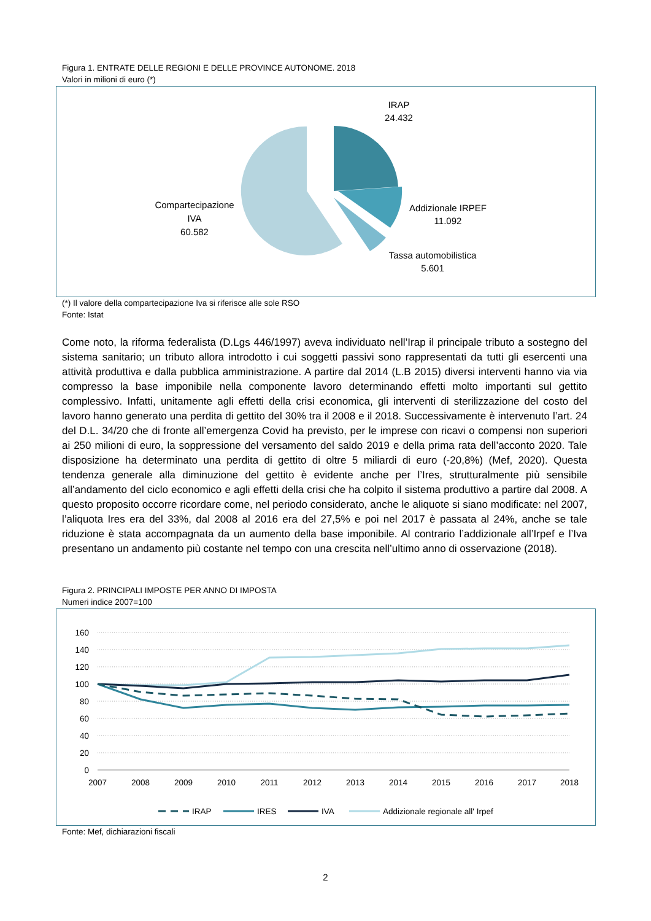Figura 1. ENTRATE DELLE REGIONI E DELLE PROVINCE AUTONOME. 2018
Valori in milioni di euro (*)
IRAP
24.432
Addizionale IRPEF
11.092
Tassa automobilistica
5.601
Compartecipazione
IVA
60.582
(*) Il valore della compartecipazione Iva si riferisce alle sole RSO
Fonte: Istat
Come noto, la riforma federalista (D.Lgs 446/1997) aveva individuato nell’Irap il principale tributo a sostegno del sistema sanitario; un tributo allora introdotto i cui soggetti passivi sono rappresentati da tutti gli esercenti una attività produttiva e dalla pubblica amministrazione. A partire dal 2014 (L.B 2015) diversi interventi hanno via via compresso la base imponibile nella componente lavoro determinando effetti molto importanti sul gettito complessivo. Infatti, unitamente agli effetti della crisi economica, gli interventi di sterilizzazione del costo del lavoro hanno generato una perdita di gettito del 30% tra il 2008 e il 2018. Successivamente è intervenuto l’art. 24 del D.L. 34/20 che di fronte all’emergenza Covid ha previsto, per le imprese con ricavi o compensi non superiori ai 250 milioni di euro, la soppressione del versamento del saldo 2019 e della prima rata dell’acconto 2020. Tale disposizione ha determinato una perdita di gettito di oltre 5 miliardi di euro (-20,8%) (Mef, 2020). Questa tendenza generale alla diminuzione del gettito è evidente anche per l’Ires, strutturalmente più sensibile all’andamento del ciclo economico e agli effetti della crisi che ha colpito il sistema produttivo a partire dal 2008. A questo proposito occorre ricordare come, nel periodo considerato, anche le aliquote si siano modificate: nel 2007, l’aliquota Ires era del 33%, dal 2008 al 2016 era del 27,5% e poi nel 2017 è passata al 24%, anche se tale riduzione è stata accompagnata da un aumento della base imponibile. Al contrario l’addizionale all’Irpef e l’Iva presentano un andamento più costante nel tempo con una crescita nell’ultimo anno di osservazione (2018).
Figura 2. PRINCIPALI IMPOSTE PER ANNO DI IMPOSTA
Numeri indice 2007=100
160
140
120
100
80
60
40
20
0
2007
2008
2009
2010
2011
2012
2013
2014
2015
2016
2017
2018
IRAP
IRES
IVA
Addizionale regionale all' Irpef
Fonte: Mef, dichiarazioni fiscali
2